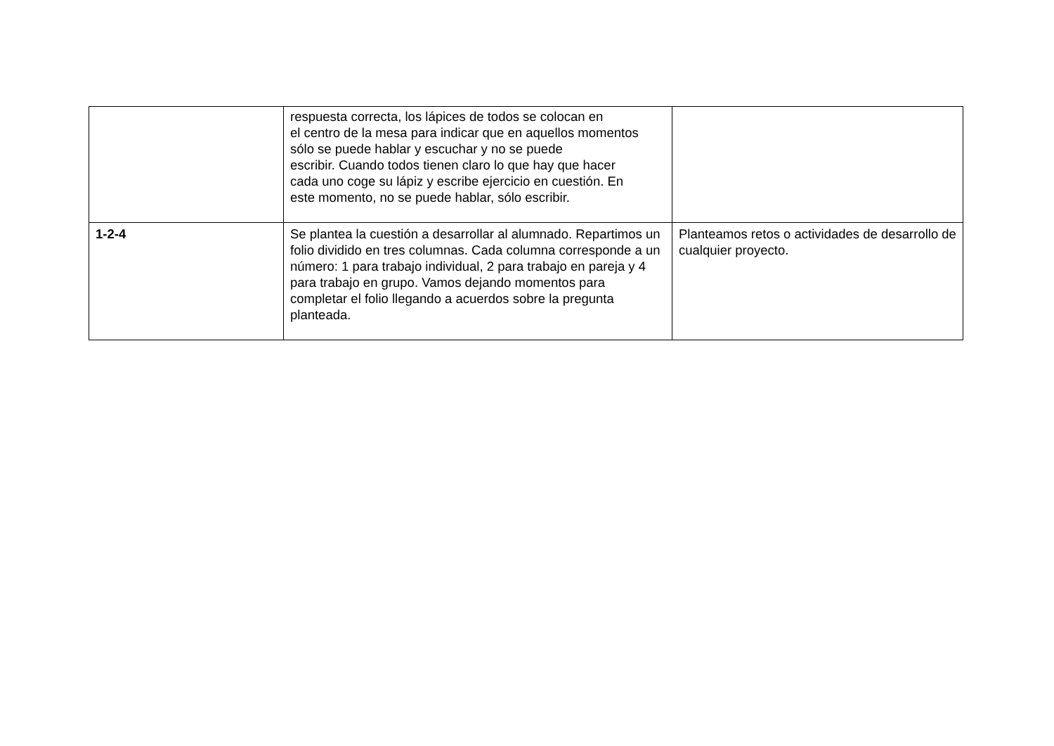| | respuesta correcta, los lápices de todos se colocan en el centro de la mesa para indicar que en aquellos momentos sólo se puede hablar y escuchar y no se puede escribir. Cuando todos tienen claro lo que hay que hacer cada uno coge su lápiz y escribe ejercicio en cuestión. En este momento, no se puede hablar, sólo escribir. | |
| 1-2-4 | Se plantea la cuestión a desarrollar al alumnado. Repartimos un folio dividido en tres columnas. Cada columna corresponde a un número: 1 para trabajo individual, 2 para trabajo en pareja y 4 para trabajo en grupo. Vamos dejando momentos para completar el folio llegando a acuerdos sobre la pregunta planteada. | Planteamos retos o actividades de desarrollo de cualquier proyecto. |